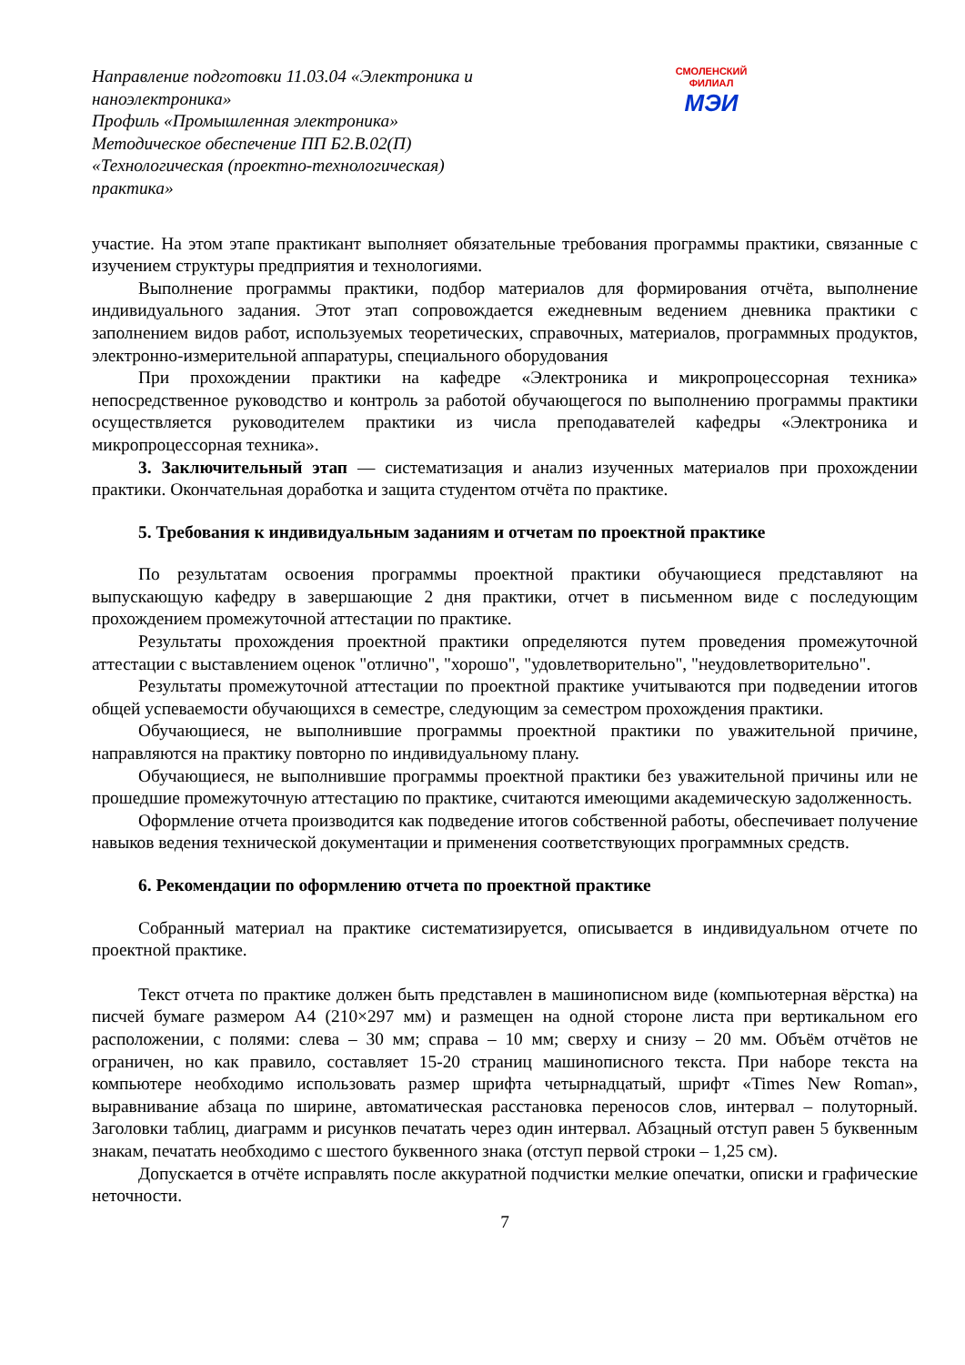Направление подготовки 11.03.04 «Электроника и наноэлектроника»
Профиль «Промышленная электроника»
Методическое обеспечение ПП Б2.В.02(П) «Технологическая (проектно-технологическая) практика»
СМОЛЕНСКИЙ
ФИЛИАЛ
МЭИ
участие. На этом этапе практикант выполняет обязательные требования программы практики, связанные с изучением структуры предприятия и технологиями.
Выполнение программы практики, подбор материалов для формирования отчёта, выполнение индивидуального задания. Этот этап сопровождается ежедневным ведением дневника практики с заполнением видов работ, используемых теоретических, справочных, материалов, программных продуктов, электронно-измерительной аппаратуры, специального оборудования
При прохождении практики на кафедре «Электроника и микропроцессорная техника» непосредственное руководство и контроль за работой обучающегося по выполнению программы практики осуществляется руководителем практики из числа преподавателей кафедры «Электроника и микропроцессорная техника».
3. Заключительный этап — систематизация и анализ изученных материалов при прохождении практики. Окончательная доработка и защита студентом отчёта по практике.
5. Требования к индивидуальным заданиям и отчетам по проектной практике
По результатам освоения программы проектной практики обучающиеся представляют на выпускающую кафедру в завершающие 2 дня практики, отчет в письменном виде с последующим прохождением промежуточной аттестации по практике.
Результаты прохождения проектной практики определяются путем проведения промежуточной аттестации с выставлением оценок "отлично", "хорошо", "удовлетворительно", "неудовлетворительно".
Результаты промежуточной аттестации по проектной практике учитываются при подведении итогов общей успеваемости обучающихся в семестре, следующим за семестром прохождения практики.
Обучающиеся, не выполнившие программы проектной практики по уважительной причине, направляются на практику повторно по индивидуальному плану.
Обучающиеся, не выполнившие программы проектной практики без уважительной причины или не прошедшие промежуточную аттестацию по практике, считаются имеющими академическую задолженность.
Оформление отчета производится как подведение итогов собственной работы, обеспечивает получение навыков ведения технической документации и применения соответствующих программных средств.
6. Рекомендации по оформлению отчета по проектной практике
Собранный материал на практике систематизируется, описывается в индивидуальном отчете по проектной практике.
Текст отчета по практике должен быть представлен в машинописном виде (компьютерная вёрстка) на писчей бумаге размером А4 (210×297 мм) и размещен на одной стороне листа при вертикальном его расположении, с полями: слева – 30 мм; справа – 10 мм; сверху и снизу – 20 мм. Объём отчётов не ограничен, но как правило, составляет 15-20 страниц машинописного текста. При наборе текста на компьютере необходимо использовать размер шрифта четырнадцатый, шрифт «Times New Roman», выравнивание абзаца по ширине, автоматическая расстановка переносов слов, интервал – полуторный. Заголовки таблиц, диаграмм и рисунков печатать через один интервал. Абзацный отступ равен 5 буквенным знакам, печатать необходимо с шестого буквенного знака (отступ первой строки – 1,25 см).
Допускается в отчёте исправлять после аккуратной подчистки мелкие опечатки, описки и графические неточности.
7